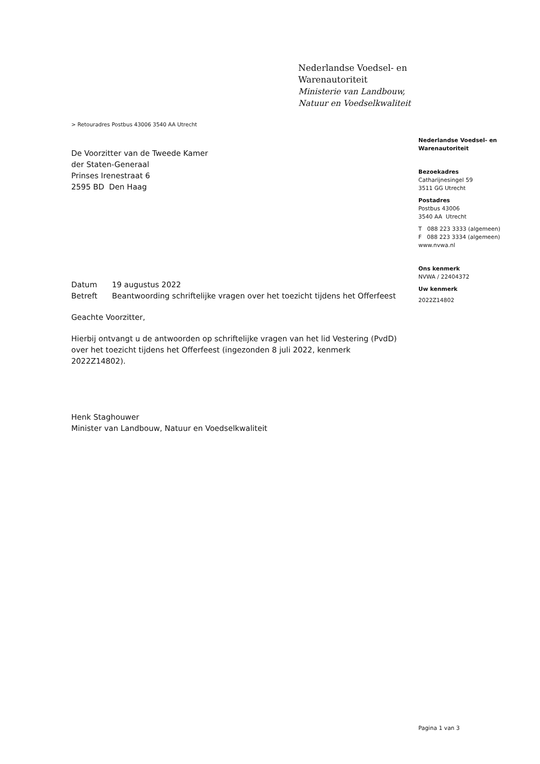Nederlandse Voedsel- en
Warenautoriteit
Ministerie van Landbouw,
Natuur en Voedselkwaliteit
> Retouradres Postbus 43006 3540 AA Utrecht
De Voorzitter van de Tweede Kamer
der Staten-Generaal
Prinses Irenestraat 6
2595 BD Den Haag
| Datum | 19 augustus 2022 |
| Betreft | Beantwoording schriftelijke vragen over het toezicht tijdens het Offerfeest |
Geachte Voorzitter,
Hierbij ontvangt u de antwoorden op schriftelijke vragen van het lid Vestering (PvdD) over het toezicht tijdens het Offerfeest (ingezonden 8 juli 2022, kenmerk 2022Z14802).
Henk Staghouwer
Minister van Landbouw, Natuur en Voedselkwaliteit
Nederlandse Voedsel- en
Warenautoriteit
Bezoekadres
Catharijnesingel 59
3511 GG Utrecht
Postadres
Postbus 43006
3540 AA Utrecht
T 088 223 3333 (algemeen)
F 088 223 3334 (algemeen)
www.nvwa.nl
Ons kenmerk
NVWA / 22404372
Uw kenmerk
2022Z14802
Pagina 1 van 3